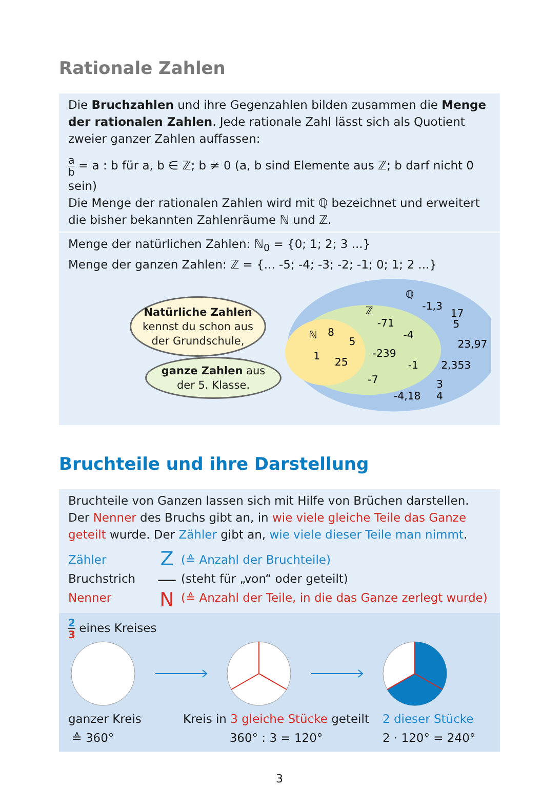Rationale Zahlen
Die Bruchzahlen und ihre Gegenzahlen bilden zusammen die Menge der rationalen Zahlen. Jede rationale Zahl lässt sich als Quotient zweier ganzer Zahlen auffassen:
a b = a : b für a, b ∈ ℤ; b ≠ 0 (a, b sind Elemente aus ℤ; b darf nicht 0 sein)
Die Menge der rationalen Zahlen wird mit ℚ bezeichnet und erweitert die bisher bekannten Zahlenräume ℕ und ℤ.
Menge der natürlichen Zahlen: ℕ<sub>0</sub> = {0; 1; 2; 3 ...}
Menge der ganzen Zahlen: ℤ = {... -5; -4; -3; -2; -1; 0; 1; 2 ...}
Natürliche Zahlen kennst du schon aus der Grundschule,
ganze Zahlen aus der 5. Klasse.
ℚ
-1,3
17
5
23,97
2,353
3
4
ℤ
-71
-4
-239
-1
-7
-4,18
ℕ
8
5
1
25
Bruchteile und ihre Darstellung
Bruchteile von Ganzen lassen sich mit Hilfe von Brüchen darstellen. Der Nenner des Bruchs gibt an, in wie viele gleiche Teile das Ganze geteilt wurde. Der Zähler gibt an, wie viele dieser Teile man nimmt.
Zähler
Bruchstrich
Nenner
Z
—
N
(≙ Anzahl der Bruchteile)
(steht für „von“ oder geteilt)
(≙ Anzahl der Teile, in die das Ganze zerlegt wurde)
2 3 eines Kreises
ganzer Kreis
≙ 360°
Kreis in 3 gleiche Stücke geteilt
360° : 3 = 120°
2 dieser Stücke
2 · 120° = 240°
3